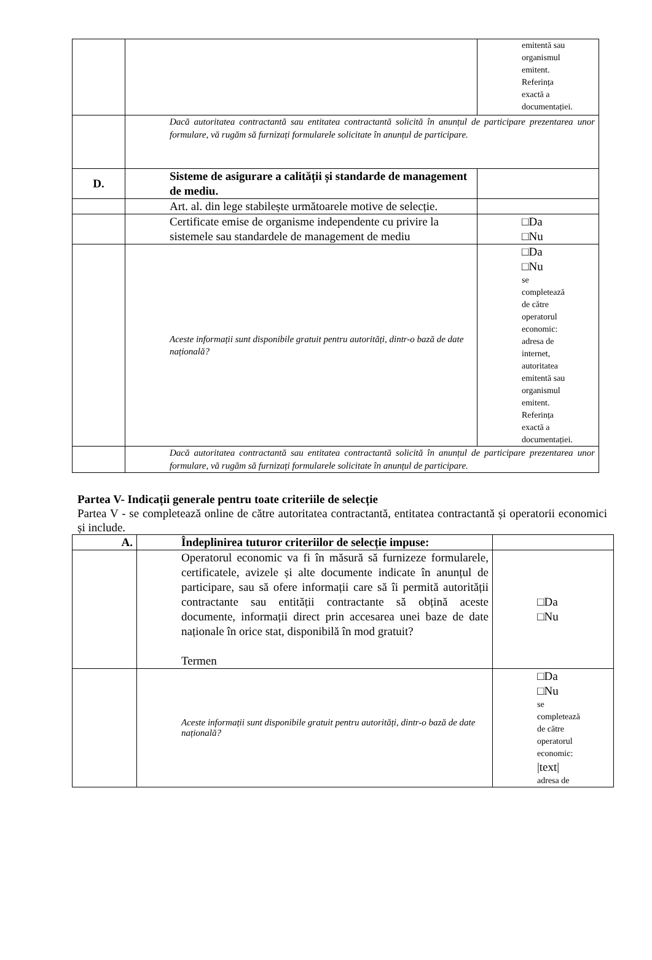| | | emitentă sau organismul emitent. Referința exactă a documentației. |
| | Dacă autoritatea contractantă sau entitatea contractantă solicită în anunțul de participare prezentarea unor formulare, vă rugăm să furnizați formularele solicitate în anunțul de participare. | |
| D. | Sisteme de asigurare a calității și standarde de management de mediu. | |
| | Art. al. din lege stabilește următoarele motive de selecție. | |
| | Certificate emise de organisme independente cu privire la sistemele sau standardele de management de mediu | □Da □Nu |
| | Aceste informații sunt disponibile gratuit pentru autorități, dintr-o bază de date națională? | □Da □Nu se completează de către operatorul economic: adresa de internet, autoritatea emitentă sau organismul emitent. Referința exactă a documentației. |
| | Dacă autoritatea contractantă sau entitatea contractantă solicită în anunțul de participare prezentarea unor formulare, vă rugăm să furnizați formularele solicitate în anunțul de participare. | |
Partea V- Indicații generale pentru toate criteriile de selecție
Partea V - se completează online de către autoritatea contractantă, entitatea contractantă și operatorii economici și include.
| A. | Îndeplinirea tuturor criteriilor de selecție impuse: | |
| | Operatorul economic va fi în măsură să furnizeze formularele, certificatele, avizele și alte documente indicate în anunțul de participare, sau să ofere informații care să îi permită autorității contractante sau entității contractante să obțină aceste documente, informații direct prin accesarea unei baze de date naționale în orice stat, disponibilă în mod gratuit? Termen | □Da □Nu |
| | Aceste informații sunt disponibile gratuit pentru autorități, dintr-o bază de date națională? | □Da □Nu se completează de către operatorul economic: /text/ adresa de |